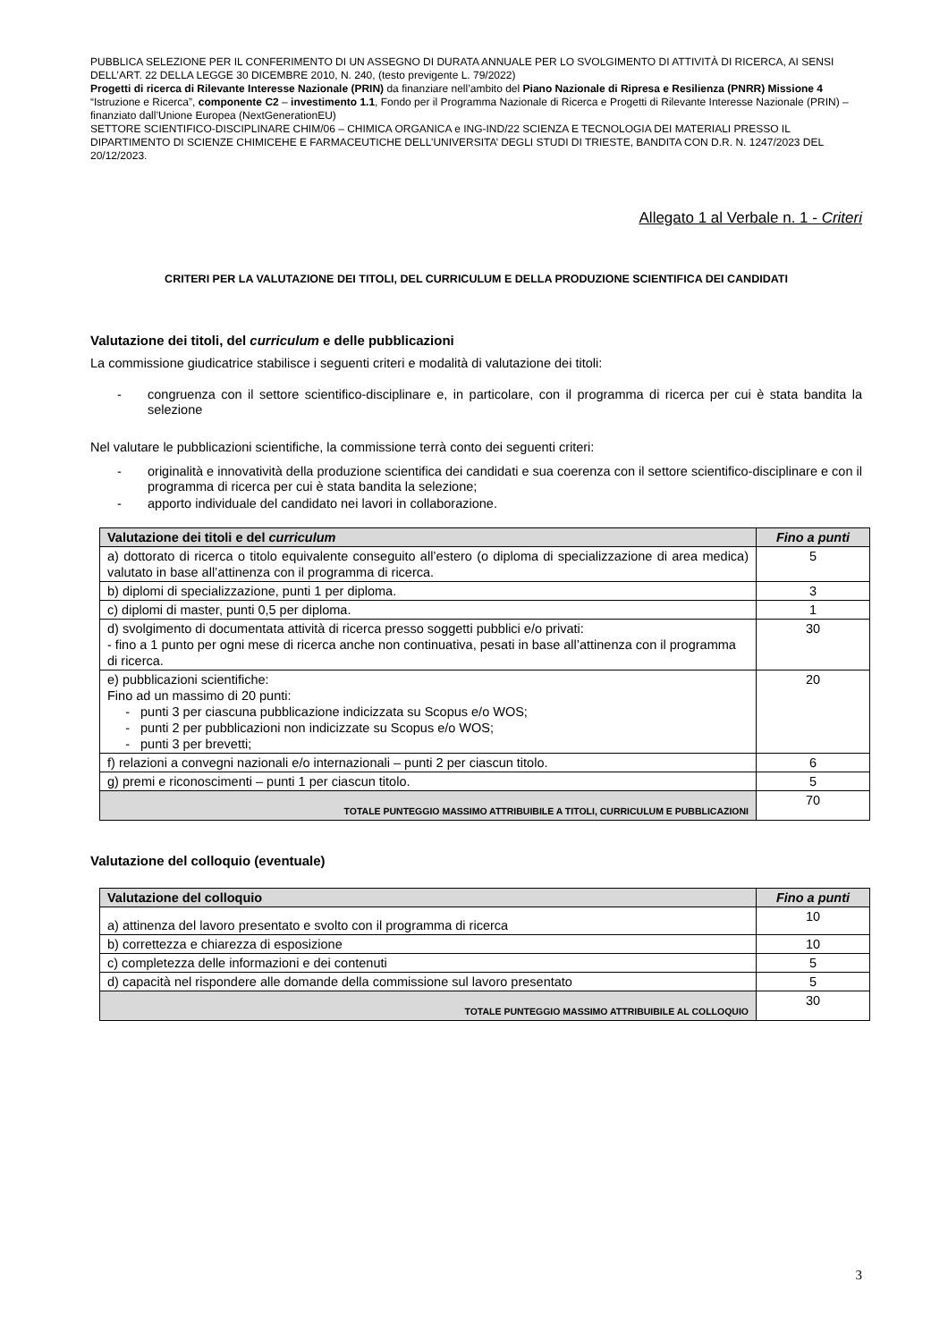PUBBLICA SELEZIONE PER IL CONFERIMENTO DI UN ASSEGNO DI DURATA ANNUALE PER LO SVOLGIMENTO DI ATTIVITÀ DI RICERCA, AI SENSI DELL’ART. 22 DELLA LEGGE 30 DICEMBRE 2010, N. 240, (testo previgente L. 79/2022)
Progetti di ricerca di Rilevante Interesse Nazionale (PRIN) da finanziare nell’ambito del Piano Nazionale di Ripresa e Resilienza (PNRR) Missione 4 “Istruzione e Ricerca”, componente C2 – investimento 1.1, Fondo per il Programma Nazionale di Ricerca e Progetti di Rilevante Interesse Nazionale (PRIN) – finanziato dall’Unione Europea (NextGenerationEU)
SETTORE SCIENTIFICO-DISCIPLINARE CHIM/06 – CHIMICA ORGANICA e ING-IND/22 SCIENZA E TECNOLOGIA DEI MATERIALI PRESSO IL DIPARTIMENTO DI SCIENZE CHIMICEHE E FARMACEUTICHE DELL’UNIVERSITA’ DEGLI STUDI DI TRIESTE, BANDITA CON D.R. N. 1247/2023 DEL 20/12/2023.
Allegato 1 al Verbale n. 1 - Criteri
CRITERI PER LA VALUTAZIONE DEI TITOLI, DEL CURRICULUM E DELLA PRODUZIONE SCIENTIFICA DEI CANDIDATI
Valutazione dei titoli, del curriculum e delle pubblicazioni
La commissione giudicatrice stabilisce i seguenti criteri e modalità di valutazione dei titoli:
- congruenza con il settore scientifico-disciplinare e, in particolare, con il programma di ricerca per cui è stata bandita la selezione
Nel valutare le pubblicazioni scientifiche, la commissione terrà conto dei seguenti criteri:
- originalità e innovatività della produzione scientifica dei candidati e sua coerenza con il settore scientifico-disciplinare e con il programma di ricerca per cui è stata bandita la selezione;
- apporto individuale del candidato nei lavori in collaborazione.
| Valutazione dei titoli e del curriculum | Fino a punti |
| --- | --- |
| a) dottorato di ricerca o titolo equivalente conseguito all’estero (o diploma di specializzazione di area medica) valutato in base all’attinenza con il programma di ricerca. | 5 |
| b) diplomi di specializzazione, punti 1 per diploma. | 3 |
| c) diplomi di master, punti 0,5 per diploma. | 1 |
| d) svolgimento di documentata attività di ricerca presso soggetti pubblici e/o privati: - fino a 1 punto per ogni mese di ricerca anche non continuativa, pesati in base all’attinenza con il programma di ricerca. | 30 |
| e) pubblicazioni scientifiche: Fino ad un massimo di 20 punti: - punti 3 per ciascuna pubblicazione indicizzata su Scopus e/o WOS; - punti 2 per pubblicazioni non indicizzate su Scopus e/o WOS; - punti 3 per brevetti; | 20 |
| f) relazioni a convegni nazionali e/o internazionali – punti 2 per ciascun titolo. | 6 |
| g) premi e riconoscimenti – punti 1 per ciascun titolo. | 5 |
| TOTALE PUNTEGGIO MASSIMO ATTRIBUIBILE A TITOLI, CURRICULUM E PUBBLICAZIONI | 70 |
Valutazione del colloquio (eventuale)
| Valutazione del colloquio | Fino a punti |
| --- | --- |
| a) attinenza del lavoro presentato e svolto con il programma di ricerca | 10 |
| b) correttezza e chiarezza di esposizione | 10 |
| c) completezza delle informazioni e dei contenuti | 5 |
| d) capacità nel rispondere alle domande della commissione sul lavoro presentato | 5 |
| TOTALE PUNTEGGIO MASSIMO ATTRIBUIBILE AL COLLOQUIO | 30 |
3